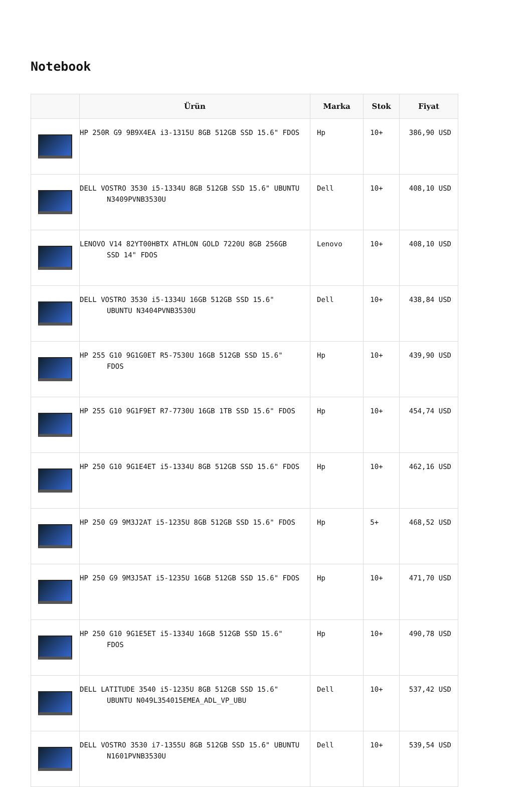Notebook
| | Ürün | Marka | Stok | Fiyat |
| --- | --- | --- | --- | --- |
| | HP 250R G9 9B9X4EA i3-1315U 8GB 512GB SSD 15.6" FDOS | Hp | 10+ | 386,90 USD |
| | DELL VOSTRO 3530 i5-1334U 8GB 512GB SSD 15.6" UBUNTU N3409PVNB3530U | Dell | 10+ | 408,10 USD |
| | LENOVO V14 82YT00HBTX ATHLON GOLD 7220U 8GB 256GB SSD 14" FDOS | Lenovo | 10+ | 408,10 USD |
| | DELL VOSTRO 3530 i5-1334U 16GB 512GB SSD 15.6" UBUNTU N3404PVNB3530U | Dell | 10+ | 438,84 USD |
| | HP 255 G10 9G1G0ET R5-7530U 16GB 512GB SSD 15.6" FDOS | Hp | 10+ | 439,90 USD |
| | HP 255 G10 9G1F9ET R7-7730U 16GB 1TB SSD 15.6" FDOS | Hp | 10+ | 454,74 USD |
| | HP 250 G10 9G1E4ET i5-1334U 8GB 512GB SSD 15.6" FDOS | Hp | 10+ | 462,16 USD |
| | HP 250 G9 9M3J2AT i5-1235U 8GB 512GB SSD 15.6" FDOS | Hp | 5+ | 468,52 USD |
| | HP 250 G9 9M3J5AT i5-1235U 16GB 512GB SSD 15.6" FDOS | Hp | 10+ | 471,70 USD |
| | HP 250 G10 9G1E5ET i5-1334U 16GB 512GB SSD 15.6" FDOS | Hp | 10+ | 490,78 USD |
| | DELL LATITUDE 3540 i5-1235U 8GB 512GB SSD 15.6" UBUNTU N049L354015EMEA_ADL_VP_UBU | Dell | 10+ | 537,42 USD |
| | DELL VOSTRO 3530 i7-1355U 8GB 512GB SSD 15.6" UBUNTU N1601PVNB3530U | Dell | 10+ | 539,54 USD |